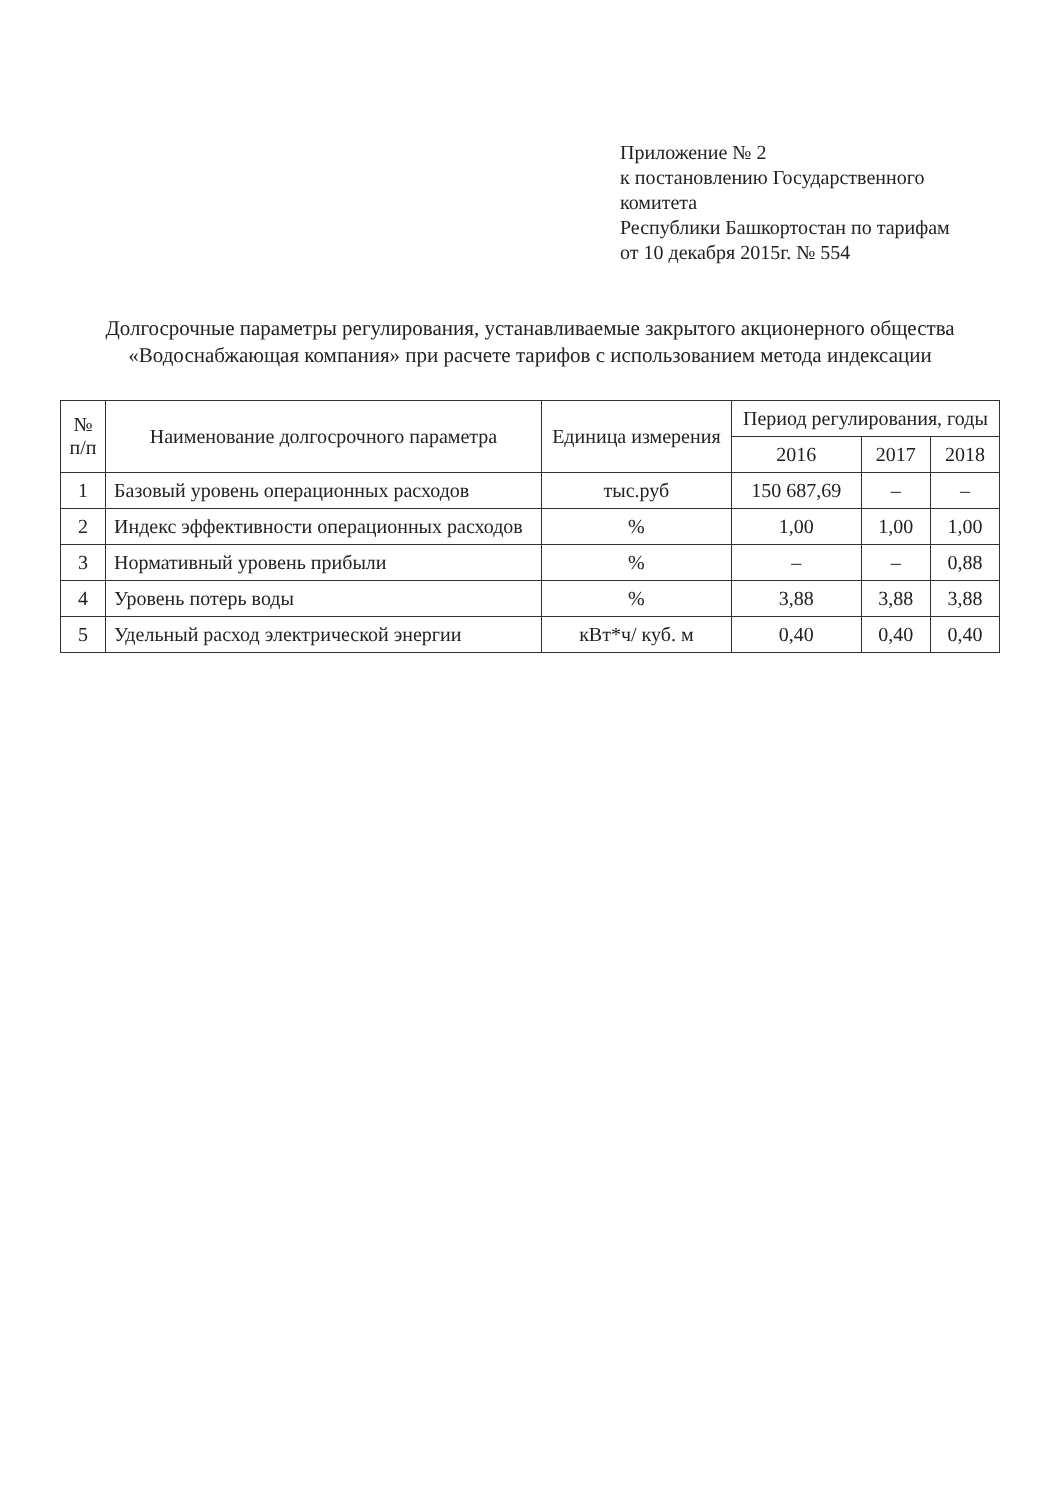Приложение № 2
к постановлению Государственного комитета
Республики Башкортостан по тарифам
от 10 декабря 2015г. № 554
Долгосрочные параметры регулирования, устанавливаемые закрытого акционерного общества «Водоснабжающая компания» при расчете тарифов с использованием метода индексации
| № п/п | Наименование долгосрочного параметра | Единица измерения | Период регулирования, годы | | |
| --- | --- | --- | --- | --- | --- |
| | | | 2016 | 2017 | 2018 |
| 1 | Базовый уровень операционных расходов | тыс.руб | 150 687,69 | – | – |
| 2 | Индекс эффективности операционных расходов | % | 1,00 | 1,00 | 1,00 |
| 3 | Нормативный уровень прибыли | % | – | – | 0,88 |
| 4 | Уровень потерь воды | % | 3,88 | 3,88 | 3,88 |
| 5 | Удельный расход электрической энергии | кВт*ч/ куб. м | 0,40 | 0,40 | 0,40 |